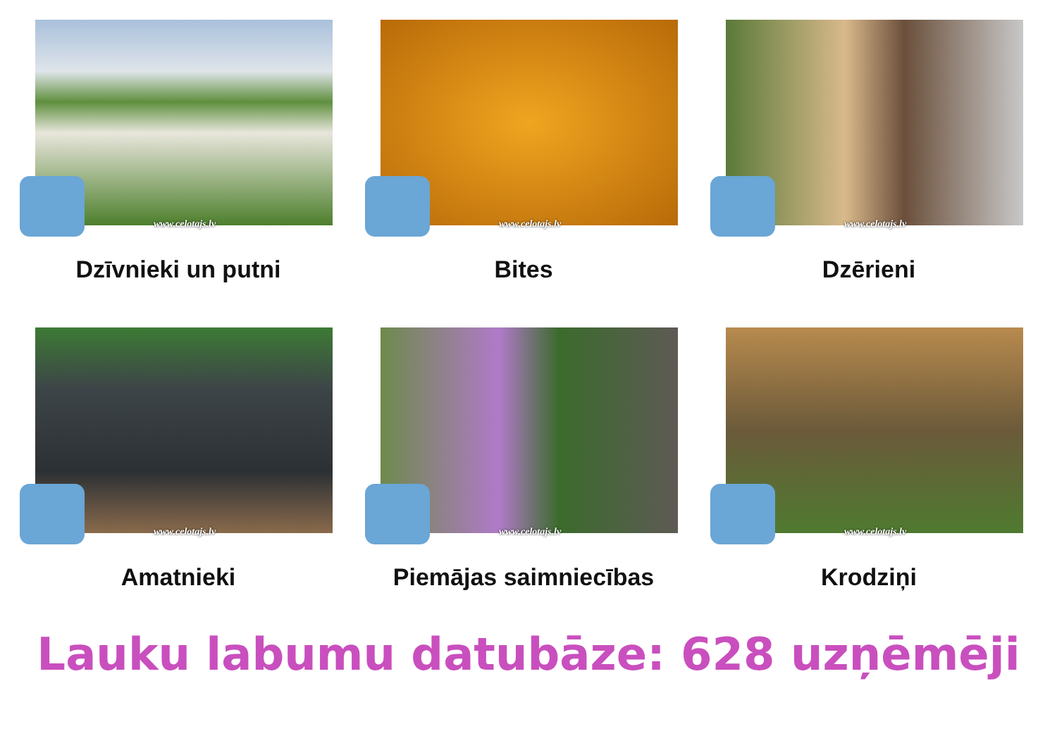www.celotajs.lv
Dzīvnieki un putni
www.celotajs.lv
Bites
www.celotajs.lv
Dzērieni
www.celotajs.lv
Amatnieki
www.celotajs.lv
Piemājas saimniecības
www.celotajs.lv
Krodziņi
Lauku labumu datubāze: 628 uzņēmēji